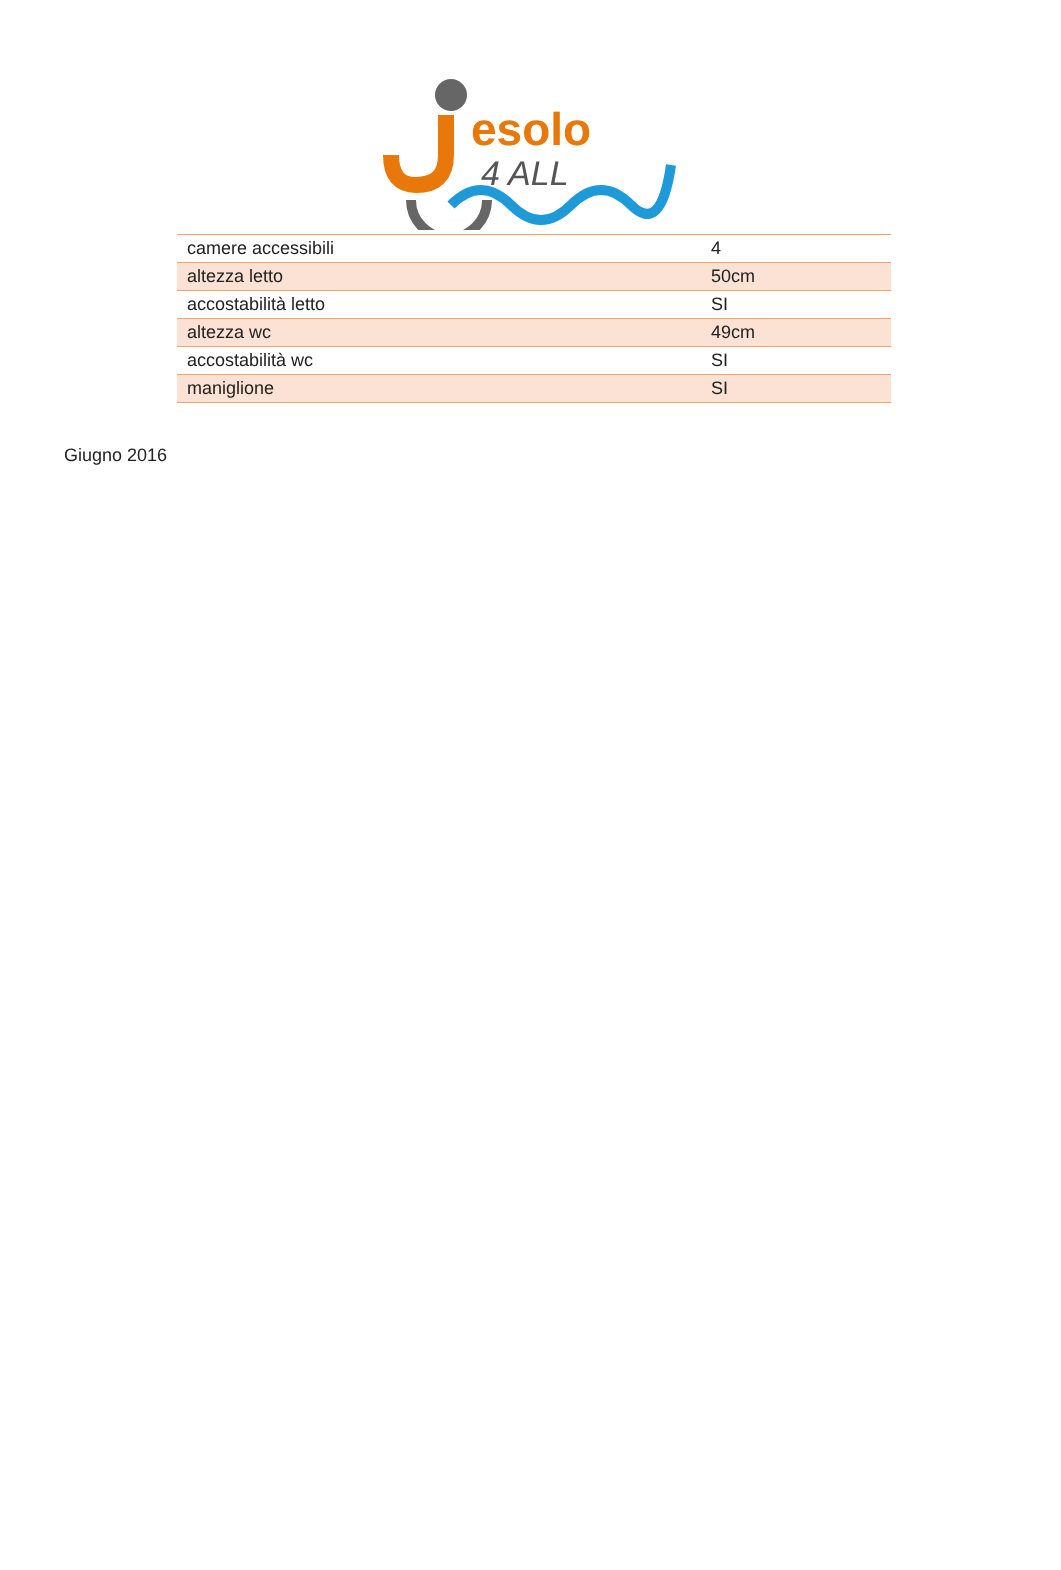esolo
4 ALL
| camere accessibili | 4 |
| altezza letto | 50cm |
| accostabilità letto | SI |
| altezza wc | 49cm |
| accostabilità wc | SI |
| maniglione | SI |
Giugno 2016